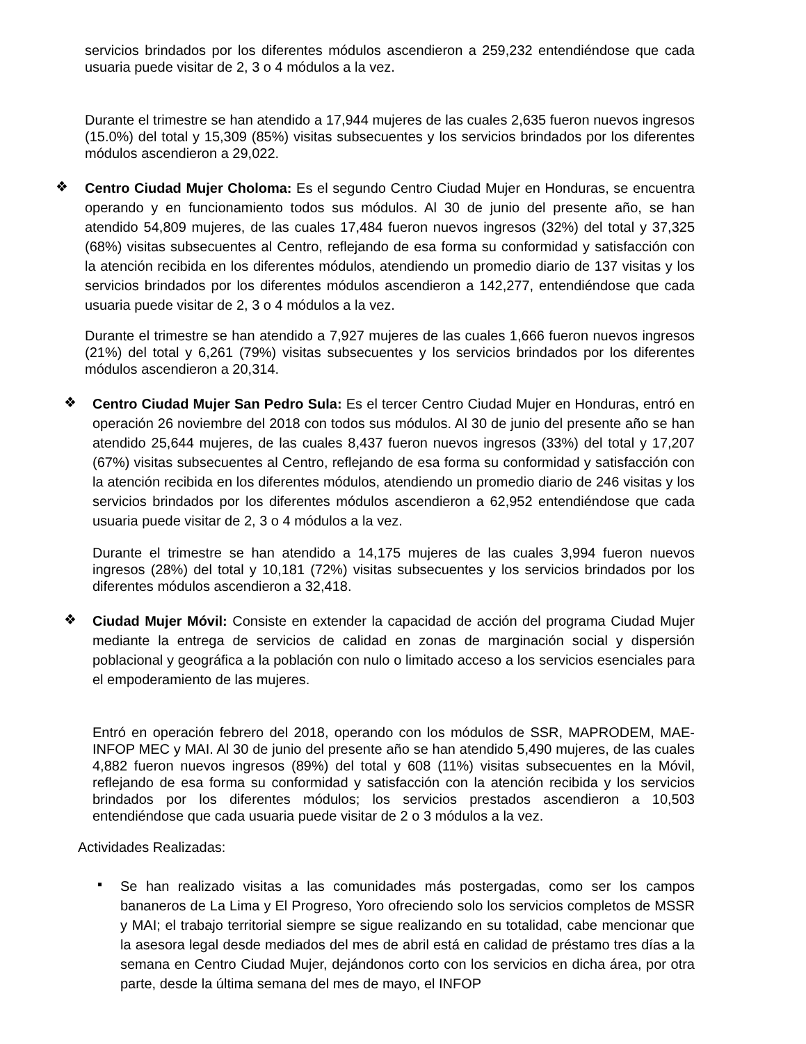servicios brindados por los diferentes módulos ascendieron a 259,232 entendiéndose que cada usuaria puede visitar de 2, 3 o 4 módulos a la vez.
Durante el trimestre se han atendido a 17,944 mujeres de las cuales 2,635 fueron nuevos ingresos (15.0%) del total y 15,309 (85%) visitas subsecuentes y los servicios brindados por los diferentes módulos ascendieron a 29,022.
❖
Centro Ciudad Mujer Choloma: Es el segundo Centro Ciudad Mujer en Honduras, se encuentra operando y en funcionamiento todos sus módulos. Al 30 de junio del presente año, se han atendido 54,809 mujeres, de las cuales 17,484 fueron nuevos ingresos (32%) del total y 37,325 (68%) visitas subsecuentes al Centro, reflejando de esa forma su conformidad y satisfacción con la atención recibida en los diferentes módulos, atendiendo un promedio diario de 137 visitas y los servicios brindados por los diferentes módulos ascendieron a 142,277, entendiéndose que cada usuaria puede visitar de 2, 3 o 4 módulos a la vez.
Durante el trimestre se han atendido a 7,927 mujeres de las cuales 1,666 fueron nuevos ingresos (21%) del total y 6,261 (79%) visitas subsecuentes y los servicios brindados por los diferentes módulos ascendieron a 20,314.
❖
Centro Ciudad Mujer San Pedro Sula: Es el tercer Centro Ciudad Mujer en Honduras, entró en operación 26 noviembre del 2018 con todos sus módulos. Al 30 de junio del presente año se han atendido 25,644 mujeres, de las cuales 8,437 fueron nuevos ingresos (33%) del total y 17,207 (67%) visitas subsecuentes al Centro, reflejando de esa forma su conformidad y satisfacción con la atención recibida en los diferentes módulos, atendiendo un promedio diario de 246 visitas y los servicios brindados por los diferentes módulos ascendieron a 62,952 entendiéndose que cada usuaria puede visitar de 2, 3 o 4 módulos a la vez.
Durante el trimestre se han atendido a 14,175 mujeres de las cuales 3,994 fueron nuevos ingresos (28%) del total y 10,181 (72%) visitas subsecuentes y los servicios brindados por los diferentes módulos ascendieron a 32,418.
❖
Ciudad Mujer Móvil: Consiste en extender la capacidad de acción del programa Ciudad Mujer mediante la entrega de servicios de calidad en zonas de marginación social y dispersión poblacional y geográfica a la población con nulo o limitado acceso a los servicios esenciales para el empoderamiento de las mujeres.
Entró en operación febrero del 2018, operando con los módulos de SSR, MAPRODEM, MAE-INFOP MEC y MAI. Al 30 de junio del presente año se han atendido 5,490 mujeres, de las cuales 4,882 fueron nuevos ingresos (89%) del total y 608 (11%) visitas subsecuentes en la Móvil, reflejando de esa forma su conformidad y satisfacción con la atención recibida y los servicios brindados por los diferentes módulos; los servicios prestados ascendieron a 10,503 entendiéndose que cada usuaria puede visitar de 2 o 3 módulos a la vez.
Actividades Realizadas:
▪
Se han realizado visitas a las comunidades más postergadas, como ser los campos bananeros de La Lima y El Progreso, Yoro ofreciendo solo los servicios completos de MSSR y MAI; el trabajo territorial siempre se sigue realizando en su totalidad, cabe mencionar que la asesora legal desde mediados del mes de abril está en calidad de préstamo tres días a la semana en Centro Ciudad Mujer, dejándonos corto con los servicios en dicha área, por otra parte, desde la última semana del mes de mayo, el INFOP